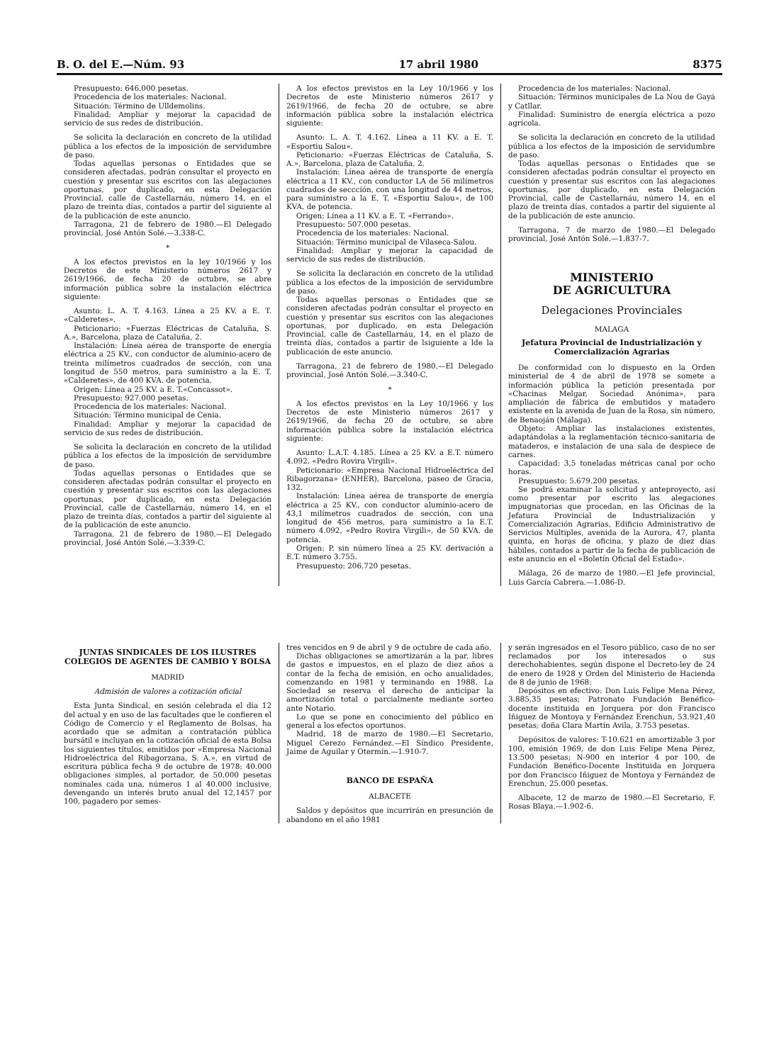B. O. del E.—Núm. 93 17 abril 1980 8375
Presupuesto: 646.000 pesetas.
Procedencia de los materiales: Nacional.
Situación: Término de Ulldemolins.
Finalidad: Ampliar y mejorar la capacidad de servicio de sus redes de distribución.
Se solicita la declaración en concreto de la utilidad pública a los efectos de la imposición de servidumbre de paso.
Todas aquellas personas o Entidades que se consideren afectadas, podrán consultar el proyecto en cuestión y presentar sus escritos con las alegaciones oportunas, por duplicado, en esta Delegación Provincial, calle de Castellarnáu, número 14, en el plazo de treinta días, contados a partir del siguiente al de la publicación de este anuncio.
Tarragona, 21 de febrero de 1980.—El Delegado provincial, José Antón Solé.—3.338-C.
*
A los efectos previstos en la ley 10/1966 y los Decretos de este Ministerio números 2617 y 2619/1966, de fecha 20 de octubre, se abre información pública sobre la instalación eléctrica siguiente:
Asunto: L. A. T. 4.163. Línea a 25 KV. a E. T. «Calderetes».
Peticionario: «Fuerzas Eléctricas de Cataluña, S. A.», Barcelona, plaza de Cataluña, 2.
Instalación: Línea aérea de transporte de energía eléctrica a 25 KV., con conductor de aluminio-acero de treinta milímetros cuadrados de sección, con una longitud de 550 metros, para suministro a la E. T. «Calderetes», de 400 KVA. de potencia.
Origen: Línea a 25 KV. a E. T.«Concassot».
Presupuesto: 927.000 pesetas.
Procedencia de los materiales: Nacional.
Situación: Término municipal de Cenia.
Finalidad: Ampliar y mejorar la capacidad de servicio de sus redes de distribución.
Se solicita la declaración en concreto de la utilidad pública a los efectos de la imposición de servidumbre de paso.
Todas aquellas personas o Entidades que se consideren afectadas podrán consultar el proyecto en cuestión y presentar sus escritos con las alegaciones oportunas, por duplicado, en esta Delegación Provincial, calle de Castellarnáu, número 14, en el plazo de treinta días, contados a partir del siguiente al de la publicación de este anuncio.
Tarragona, 21 de febrero de 1980.—El Delegado provincial, José Antón Solé.—3.339-C.
A los efectos previstos en la Ley 10/1966 y los Decretos de este Ministerio números 2617 y 2619/1966, de fecha 20 de octubre, se abre información pública sobre la instalación eléctrica siguiente:
Asunto: L. A. T. 4.162. Línea a 11 KV. a E. T. «Esportiu Salou».
Peticionario: «Fuerzas Eléctricas de Cataluña, S. A.», Barcelona, plaza de Cataluña, 2.
Instalación: Línea aérea de transporte de energía eléctrica a 11 KV., con conductor LA de 56 milímetros cuadrados de secccíón, con una longitud de 44 metros, para suministro a la E. T. «Esportiu Salou», de 100 KVA. de potencia.
Origen: Línea a 11 KV. a E. T. «Ferrando».
Presupuesto: 507.000 pesetas.
Procedencia de los materiales: Nacional.
Situación: Término municipal de Vilaseca-Salou.
Finalidad: Ampliar y mejorar la capacidad de servicio de sus redes de distribución.
Se solicita la declaración en concreto de la utilidad pública a los efectos de la imposición de servidumbre de paso.
Todas aquellas personas o Entidades que se consideren afectadas podrán consultar el proyecto en cuestión y presentar sus escritos con las alegaciones oportunas, por duplicado, en esta Delegación Provincial, calle de Castellarnáu, 14, en el plazo de treinta días, contados a partir de lsiguiente a lde la publicación de este anuncio.
Tarragona, 21 de febrero de 1980.—El Delegado provincial, José Antón Solé.—3.340-C.
*
A los efectos previstos en la Ley 10/1966 y los Decretos de este Ministerio números 2617 y 2619/1966, de fecha 20 de octubre, se abre información pública sobre la instalación eléctrica siguiente:
Asunto: L.A.T. 4.185. Línea a 25 KV. a E.T. número 4.092, «Pedro Rovira Virgili».
Peticionario: «Empresa Nacional Hidroeléctrica del Ribagorzana» (ENHER), Barcelona, paseo de Gracia, 132.
Instalación: Línea aérea de transporte de energía eléctrica a 25 KV., con conductor aluminio-acero de 43,1 milímetros cuadrados de sección, con una longitud de 456 metros, para suministro a la E.T. número 4.092, «Pedro Rovira Virgili», de 50 KVA. de potencia.
Origen: P. sin número línea a 25 KV. derivación a E.T. número 3.755.
Presupuesto: 206.720 pesetas.
Procedencia de los materiales: Nacional.
Situación: Términos municipales de La Nou de Gayá y Catllar.
Finalidad: Suministro de energía eléctrica a pozo agrícola.
Se solicita la declaración en concreto de la utilidad pública a los efectos de la imposición de servidumbre de paso.
Todas aquellas personas o Entidades que se consideren afectadas podrán consultar el proyecto en cuestión y presentar sus escritos con las alegaciones oportunas, por duplicado, en esta Delegación Provincial, calle de Castellarnáu, número 14, en el plazo de treinta días, contados a partir del siguiente al de la publicación de este anuncio.
Tarragona, 7 de marzo de 1980.—El Delegado provincial, José Antón Solé.—1.837-7.
MINISTERIO
DE AGRICULTURA
Delegaciones Provinciales
MALAGA
Jefatura Provincial de Industrialización y Comercialización Agrarias
De conformidad con lo dispuesto en la Orden ministerial de 4 de abril de 1978 se somete a información pública la petición presentada por «Chacinas Melgar, Sociedad Anónima», para ampliación de fábrica de embutidos y matadero existente en la avenida de Juan de la Rosa, sin número, de Benaoján (Málaga).
Objeto: Ampliar las instalaciones existentes, adaptándolas a la reglamentación técnico-sanitaria de mataderos, e instalación de una sala de despiece de carnes.
Capacidad: 3,5 toneladas métricas canal por ocho horas.
Presupuesto: 5.679.200 pesetas.
Se podrá examinar la solicitud y anteproyecto, así como presentar por escrito las alegaciones impugnatorias que procedan, en las Oficinas de la Jefatura Provincial de Industrialización y Comercialización Agrarias, Edificio Administrativo de Servicios Múltiples, avenida de la Aurora, 47, planta quinta, en horas de oficina, y plazo de diez días hábiles, contados a partir de la fecha de publicación de este anuncio en el «Boletín Oficial del Estado».
Málaga, 26 de marzo de 1980.—El Jefe provincial, Luis García Cabrera.—1.086-D.
JUNTAS SINDICALES DE LOS ILUSTRES COLEGIOS DE AGENTES DE CAMBIO Y BOLSA
MADRID
Admisión de valores a cotización oficial
Esta Junta Sindical, en sesión celebrada el día 12 del actual y en uso de las facultades que le confieren el Código de Comercio y el Reglamento de Bolsas, ha acordado que se admitan a contratación pública bursátil e incluyan en la cotización oficial de esta Bolsa los siguientes títulos, emitidos por «Empresa Nacional Hidroeléctrica del Ribagorzana, S. A.», en virtud de escritura pública fecha 9 de octubre de 1978: 40.000 obligaciones simples, al portador, de 50.000 pesetas nominales cada una, números 1 al 40.000 inclusive, devengando un interés bruto anual del 12,1457 por 100, pagadero por semes-
tres vencidos en 9 de abril y 9 de octubre de cada año.
Dichas obligaciones se amortizarán a la par, libres de gastos e impuestos, en el plazo de diez años a contar de la fecha de emisión, en ocho anualidades, comenzando en 1981 y terminando en 1988. La Sociedad se reserva el derecho de anticipar la amortización total o parcialmente mediante sorteo ante Notario.
Lo que se pone en conocimiento del público en general a los efectos oportunos.
Madrid, 18 de marzo de 1980.—El Secretario, Miguel Cerezo Fernández.—El Síndico Presidente, Jaime de Aguilar y Otermín.—1.910-7.
BANCO DE ESPAÑA
ALBACETE
Saldos y depósitos que incurrirán en presunción de abandono en el año 1981
y serán ingresados en el Tesoro público, caso de no ser reclamados por los interesados o sus derechohabientes, según dispone el Decreto-ley de 24 de enero de 1928 y Orden del Ministerio de Hacienda de 8 de junio de 1968:
Depósitos en efectivo: Don Luis Felipe Mena Pérez, 3.885,35 pesetas; Patronato Fundación Benéfico-docente instituida en Jorquera por don Francisco Iñiguez de Montoya y Fernández Erenchun, 53.921,40 pesetas; doña Clara Martín Avila, 3.753 pesetas.
Depósitos de valores: T-10.621 en amortizable 3 por 100, emisión 1969, de don Luis Felipe Mena Pérez, 13.500 pesetas; N-900 en interior 4 por 100, de Fundación Benéfico-Docente Instituida en Jorquera por don Francisco Iñiguez de Montoya y Fernández de Erenchun, 25.000 pesetas.
Albacete, 12 de marzo de 1980.—El Secretario, F. Rosas Blaya.—1.902-6.